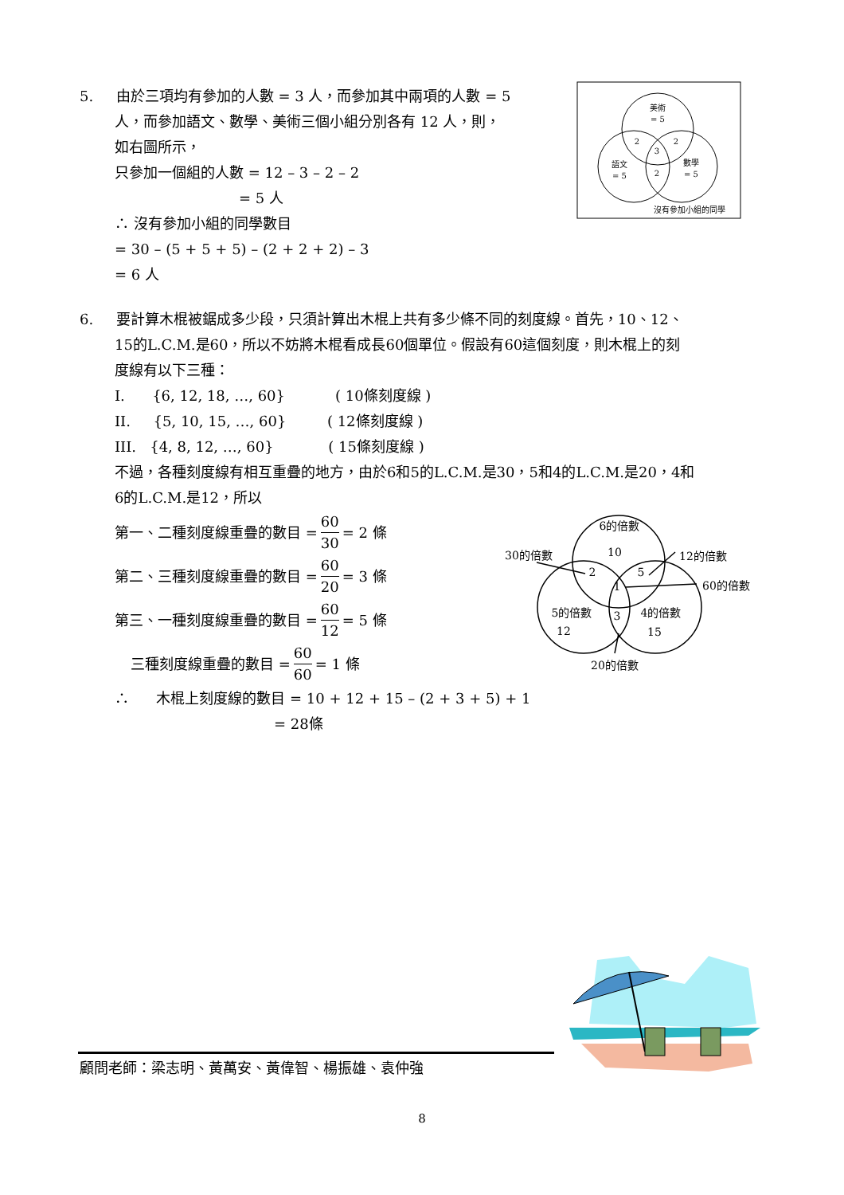5. 由於三項均有參加的人數 = 3 人，而參加其中兩項的人數 = 5
人，而參加語文、數學、美術三個小組分別各有 12 人，則，
如右圖所示，
只參加一個組的人數 = 12 – 3 – 2 – 2
= 5 人
∴ 沒有參加小組的同學數目
= 30 – (5 + 5 + 5) – (2 + 2 + 2) – 3
= 6 人
美術
= 5
語文
= 5
數學
= 5
2
2
3
2
沒有參加小組的同學
6. 要計算木棍被鋸成多少段，只須計算出木棍上共有多少條不同的刻度線。首先，10、12、
15的L.C.M.是60，所以不妨將木棍看成長60個單位。假設有60這個刻度，則木棍上的刻
度線有以下三種：
I. {6, 12, 18, …, 60} ( 10條刻度線 )
II. {5, 10, 15, …, 60} ( 12條刻度線 )
III. {4, 8, 12, …, 60} ( 15條刻度線 )
不過，各種刻度線有相互重疊的地方，由於6和5的L.C.M.是30，5和4的L.C.M.是20，4和
6的L.C.M.是12，所以
第一、二種刻度線重疊的數目 = 60 30 = 2 條
第二、三種刻度線重疊的數目 = 60 20 = 3 條
第三、一種刻度線重疊的數目 = 60 12 = 5 條
三種刻度線重疊的數目 = 60 60 = 1 條
∴ 木棍上刻度線的數目 = 10 + 12 + 15 – (2 + 3 + 5) + 1
= 28條
6的倍數
10
30的倍數
12的倍數
2
5
1
60的倍數
5的倍數
12
4的倍數
15
3
20的倍數
顧問老師：梁志明、黃萬安、黃偉智、楊振雄、袁仲強
8